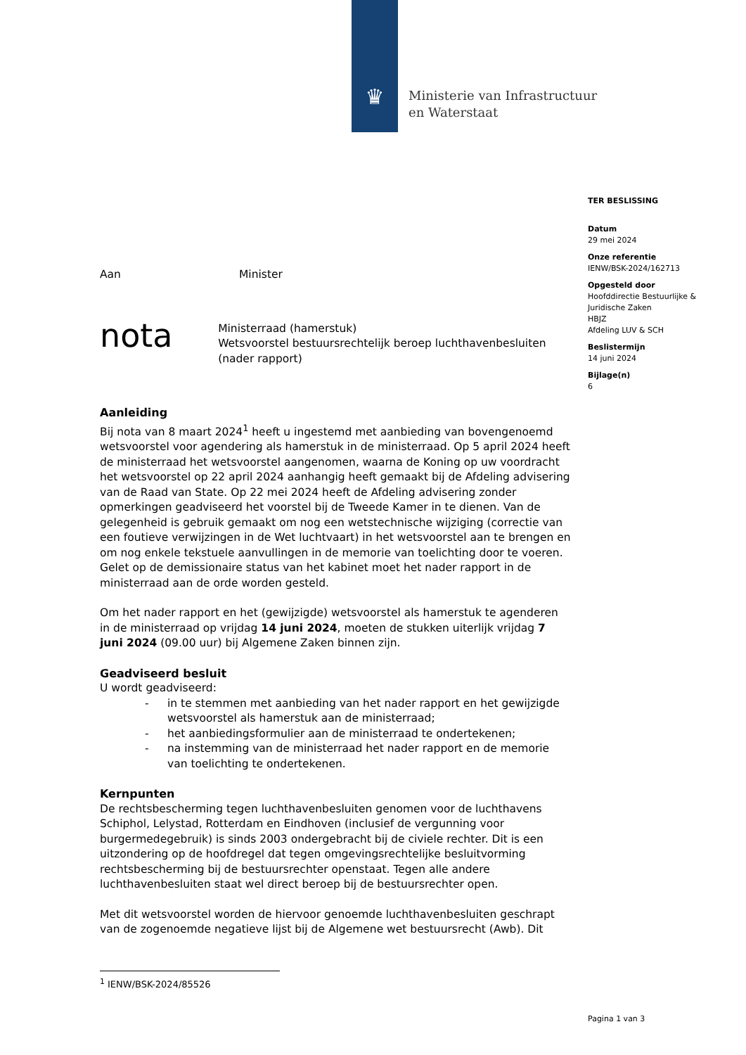♛
Ministerie van Infrastructuur
en Waterstaat
TER BESLISSING
Datum
29 mei 2024
Onze referentie
IENW/BSK-2024/162713
Opgesteld door
Hoofddirectie Bestuurlijke & Juridische Zaken
HBJZ
Afdeling LUV & SCH
Beslistermijn
14 juni 2024
Bijlage(n)
6
Aan Minister
nota
Ministerraad (hamerstuk)
Wetsvoorstel bestuursrechtelijk beroep luchthavenbesluiten (nader rapport)
Aanleiding
Bij nota van 8 maart 2024<sup>1</sup> heeft u ingestemd met aanbieding van bovengenoemd wetsvoorstel voor agendering als hamerstuk in de ministerraad. Op 5 april 2024 heeft de ministerraad het wetsvoorstel aangenomen, waarna de Koning op uw voordracht het wetsvoorstel op 22 april 2024 aanhangig heeft gemaakt bij de Afdeling advisering van de Raad van State. Op 22 mei 2024 heeft de Afdeling advisering zonder opmerkingen geadviseerd het voorstel bij de Tweede Kamer in te dienen. Van de gelegenheid is gebruik gemaakt om nog een wetstechnische wijziging (correctie van een foutieve verwijzingen in de Wet luchtvaart) in het wetsvoorstel aan te brengen en om nog enkele tekstuele aanvullingen in de memorie van toelichting door te voeren. Gelet op de demissionaire status van het kabinet moet het nader rapport in de ministerraad aan de orde worden gesteld.
Om het nader rapport en het (gewijzigde) wetsvoorstel als hamerstuk te agenderen in de ministerraad op vrijdag 14 juni 2024, moeten de stukken uiterlijk vrijdag 7 juni 2024 (09.00 uur) bij Algemene Zaken binnen zijn.
Geadviseerd besluit
U wordt geadviseerd:
- in te stemmen met aanbieding van het nader rapport en het gewijzigde wetsvoorstel als hamerstuk aan de ministerraad;
- het aanbiedingsformulier aan de ministerraad te ondertekenen;
- na instemming van de ministerraad het nader rapport en de memorie van toelichting te ondertekenen.
Kernpunten
De rechtsbescherming tegen luchthavenbesluiten genomen voor de luchthavens Schiphol, Lelystad, Rotterdam en Eindhoven (inclusief de vergunning voor burgermedegebruik) is sinds 2003 ondergebracht bij de civiele rechter. Dit is een uitzondering op de hoofdregel dat tegen omgevingsrechtelijke besluitvorming rechtsbescherming bij de bestuursrechter openstaat. Tegen alle andere luchthavenbesluiten staat wel direct beroep bij de bestuursrechter open.
Met dit wetsvoorstel worden de hiervoor genoemde luchthavenbesluiten geschrapt van de zogenoemde negatieve lijst bij de Algemene wet bestuursrecht (Awb). Dit
<sup>1</sup> IENW/BSK-2024/85526
Pagina 1 van 3